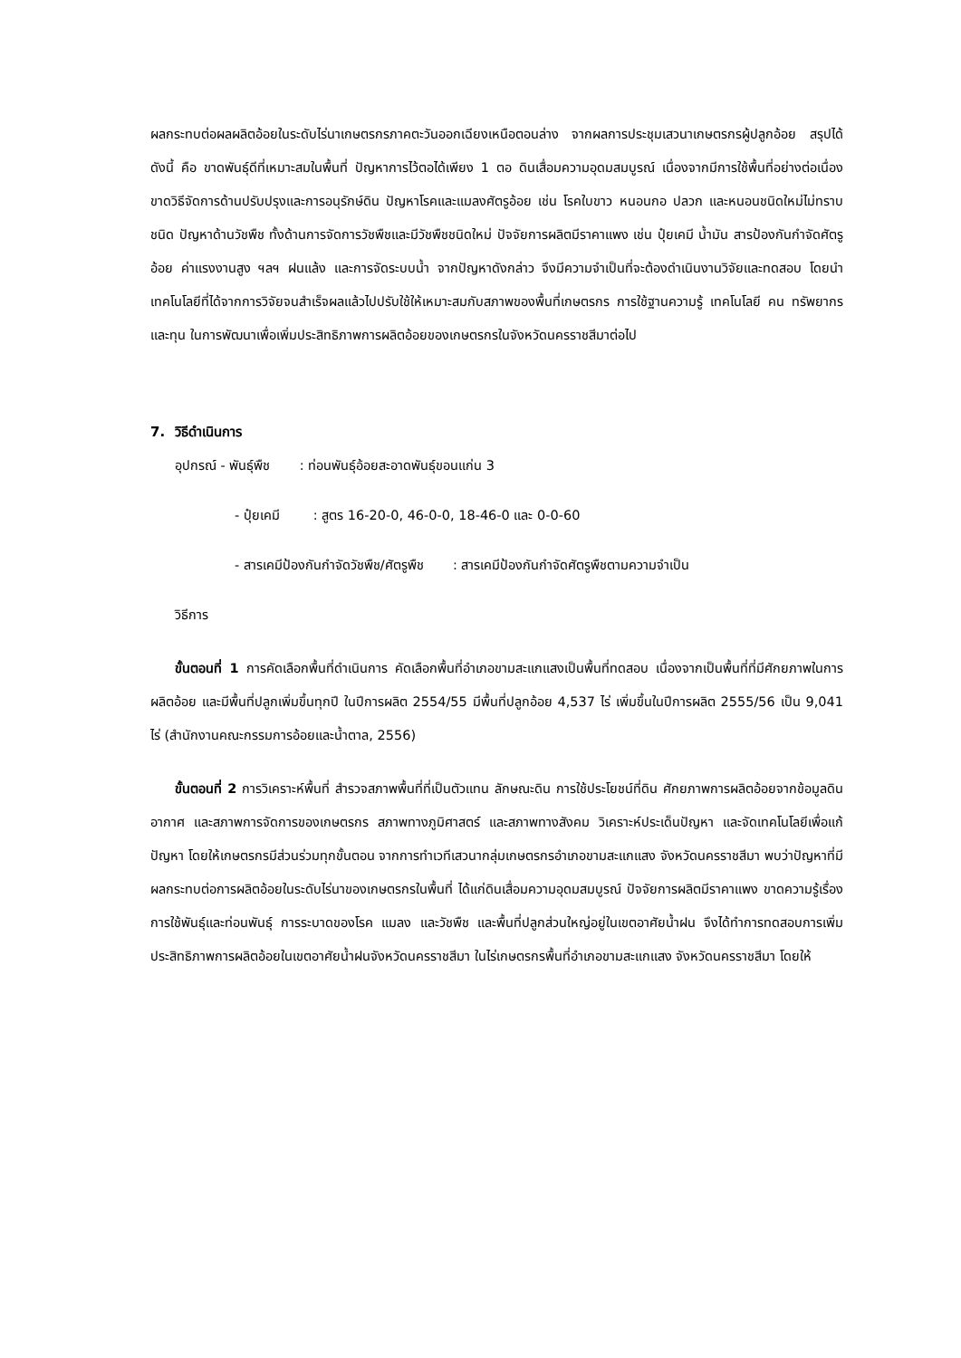ผลกระทบต่อผลผลิตอ้อยในระดับไร่นาเกษตรกรภาคตะวันออกเฉียงเหนือตอนล่าง จากผลการประชุมเสวนาเกษตรกรผู้ปลูกอ้อย สรุปได้ดังนี้ คือ ขาดพันธุ์ดีที่เหมาะสมในพื้นที่ ปัญหาการไว้ตอได้เพียง 1 ตอ ดินเสื่อมความอุดมสมบูรณ์ เนื่องจากมีการใช้พื้นที่อย่างต่อเนื่อง ขาดวิธีจัดการด้านปรับปรุงและการอนุรักษ์ดิน ปัญหาโรคและแมลงศัตรูอ้อย เช่น โรคใบขาว หนอนกอ ปลวก และหนอนชนิดใหม่ไม่ทราบชนิด ปัญหาด้านวัชพืช ทั้งด้านการจัดการวัชพืชและมีวัชพืชชนิดใหม่ ปัจจัยการผลิตมีราคาแพง เช่น ปุ๋ยเคมี น้ำมัน สารป้องกันกำจัดศัตรูอ้อย ค่าแรงงานสูง ฯลฯ ฝนแล้ง และการจัดระบบน้ำ จากปัญหาดังกล่าว จึงมีความจำเป็นที่จะต้องดำเนินงานวิจัยและทดสอบ โดยนำเทคโนโลยีที่ได้จากการวิจัยจนสำเร็จผลแล้วไปปรับใช้ให้เหมาะสมกับสภาพของพื้นที่เกษตรกร การใช้ฐานความรู้ เทคโนโลยี คน ทรัพยากรและทุน ในการพัฒนาเพื่อเพิ่มประสิทธิภาพการผลิตอ้อยของเกษตรกรในจังหวัดนครราชสีมาต่อไป
7. วิธีดำเนินการ
อุปกรณ์ - พันธุ์พืช : ท่อนพันธุ์อ้อยสะอาดพันธุ์ขอนแก่น 3
- ปุ๋ยเคมี : สูตร 16-20-0, 46-0-0, 18-46-0 และ 0-0-60
- สารเคมีป้องกันกำจัดวัชพืช/ศัตรูพืช : สารเคมีป้องกันกำจัดศัตรูพืชตามความจำเป็น
วิธีการ
ขั้นตอนที่ 1 การคัดเลือกพื้นที่ดำเนินการ คัดเลือกพื้นที่อำเภอขามสะแกแสงเป็นพื้นที่ทดสอบ เนื่องจากเป็นพื้นที่ที่มีศักยภาพในการผลิตอ้อย และมีพื้นที่ปลูกเพิ่มขึ้นทุกปี ในปีการผลิต 2554/55 มีพื้นที่ปลูกอ้อย 4,537 ไร่ เพิ่มขึ้นในปีการผลิต 2555/56 เป็น 9,041 ไร่ (สำนักงานคณะกรรมการอ้อยและน้ำตาล, 2556)
ขั้นตอนที่ 2 การวิเคราะห์พื้นที่ สำรวจสภาพพื้นที่ที่เป็นตัวแทน ลักษณะดิน การใช้ประโยชน์ที่ดิน ศักยภาพการผลิตอ้อยจากข้อมูลดิน อากาศ และสภาพการจัดการของเกษตรกร สภาพทางภูมิศาสตร์ และสภาพทางสังคม วิเคราะห์ประเด็นปัญหา และจัดเทคโนโลยีเพื่อแก้ปัญหา โดยให้เกษตรกรมีส่วนร่วมทุกขั้นตอน จากการทำเวทีเสวนากลุ่มเกษตรกรอำเภอขามสะแกแสง จังหวัดนครราชสีมา พบว่าปัญหาที่มีผลกระทบต่อการผลิตอ้อยในระดับไร่นาของเกษตรกรในพื้นที่ ได้แก่ดินเสื่อมความอุดมสมบูรณ์ ปัจจัยการผลิตมีราคาแพง ขาดความรู้เรื่องการใช้พันธุ์และท่อนพันธุ์ การระบาดของโรค แมลง และวัชพืช และพื้นที่ปลูกส่วนใหญ่อยู่ในเขตอาศัยน้ำฝน จึงได้ทำการทดสอบการเพิ่มประสิทธิภาพการผลิตอ้อยในเขตอาศัยน้ำฝนจังหวัดนครราชสีมา ในไร่เกษตรกรพื้นที่อำเภอขามสะแกแสง จังหวัดนครราชสีมา โดยให้